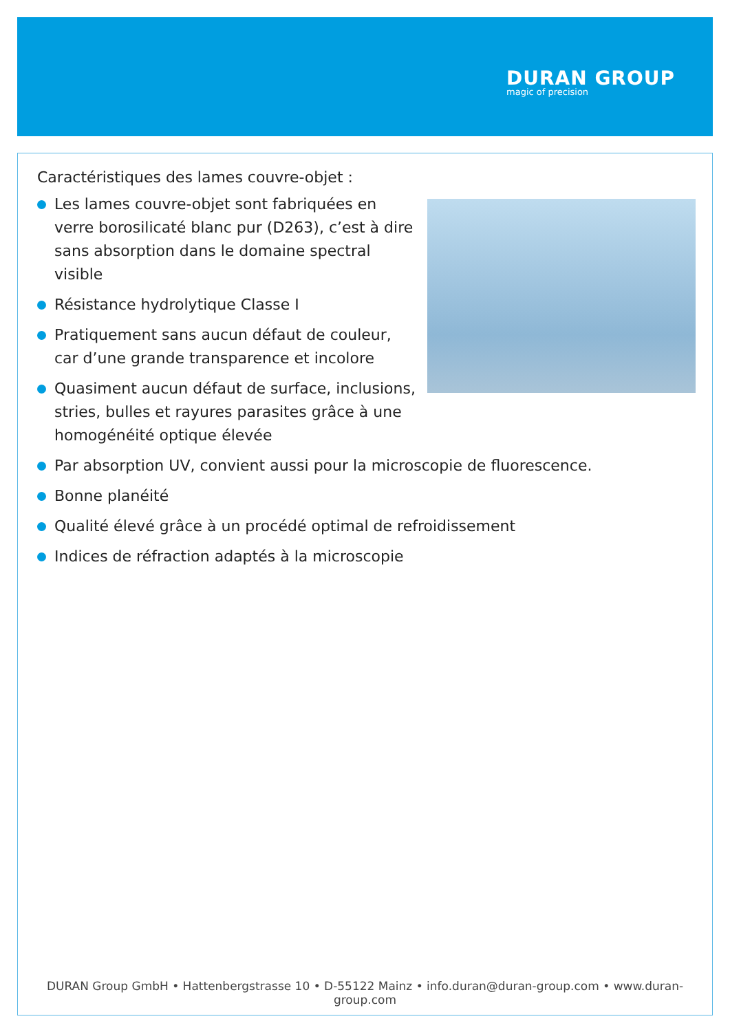DURAN GROUP
magic of precision
Caractéristiques des lames couvre-objet :
Les lames couvre-objet sont fabriquées en verre borosilicaté blanc pur (D263), c’est à dire sans absorption dans le domaine spectral visible
Résistance hydrolytique Classe I
Pratiquement sans aucun défaut de couleur, car d’une grande transparence et incolore
Quasiment aucun défaut de surface, inclusions, stries, bulles et rayures parasites grâce à une homogénéité optique élevée
Par absorption UV, convient aussi pour la microscopie de fluorescence.
Bonne planéité
Qualité élevé grâce à un procédé optimal de refroidissement
Indices de réfraction adaptés à la microscopie
DURAN Group GmbH • Hattenbergstrasse 10 • D-55122 Mainz • info.duran@duran-group.com • www.duran-group.com